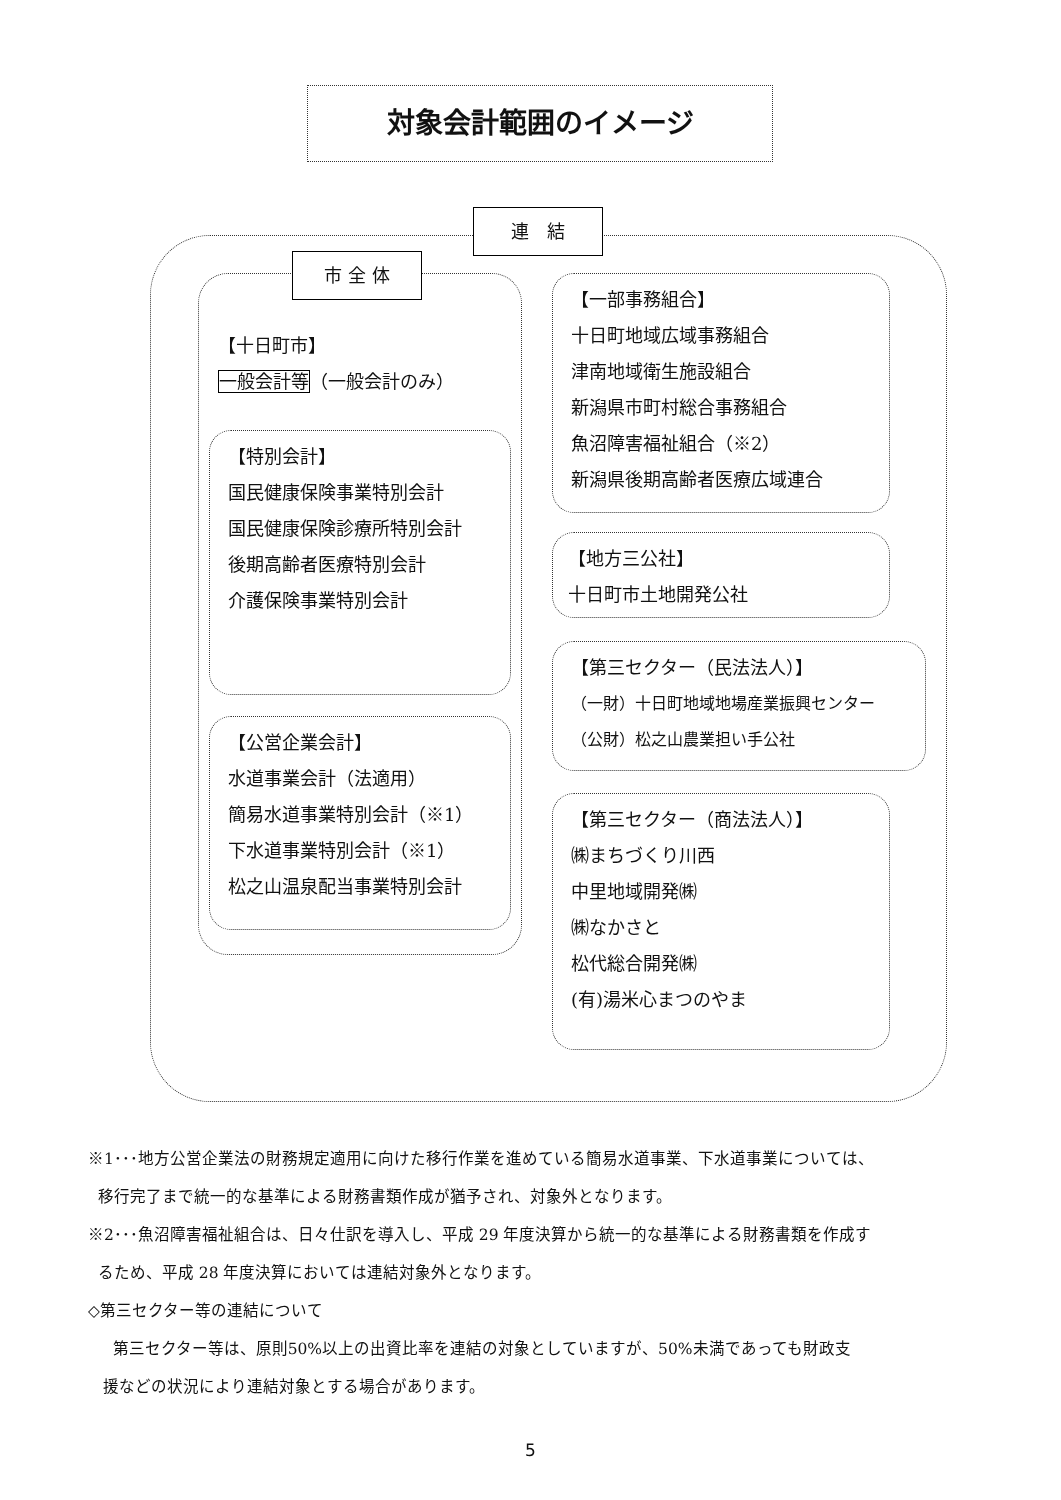対象会計範囲のイメージ
連　結
市 全 体
【十日町市】
一般会計等（一般会計のみ）
【特別会計】
国民健康保険事業特別会計
国民健康保険診療所特別会計
後期高齢者医療特別会計
介護保険事業特別会計
【公営企業会計】
水道事業会計（法適用）
簡易水道事業特別会計（※1）
下水道事業特別会計（※1）
松之山温泉配当事業特別会計
【一部事務組合】
十日町地域広域事務組合
津南地域衛生施設組合
新潟県市町村総合事務組合
魚沼障害福祉組合（※2）
新潟県後期高齢者医療広域連合
【地方三公社】
十日町市土地開発公社
【第三セクター（民法法人）】
（一財）十日町地域地場産業振興センター
（公財）松之山農業担い手公社
【第三セクター（商法法人）】
㈱まちづくり川西
中里地域開発㈱
㈱なかさと
松代総合開発㈱
(有)湯米心まつのやま
※1･･･地方公営企業法の財務規定適用に向けた移行作業を進めている簡易水道事業、下水道事業については、
移行完了まで統一的な基準による財務書類作成が猶予され、対象外となります。
※2･･･魚沼障害福祉組合は、日々仕訳を導入し、平成 29 年度決算から統一的な基準による財務書類を作成す
るため、平成 28 年度決算においては連結対象外となります。
◇第三セクター等の連結について
第三セクター等は、原則50%以上の出資比率を連結の対象としていますが、50%未満であっても財政支
援などの状況により連結対象とする場合があります。
5